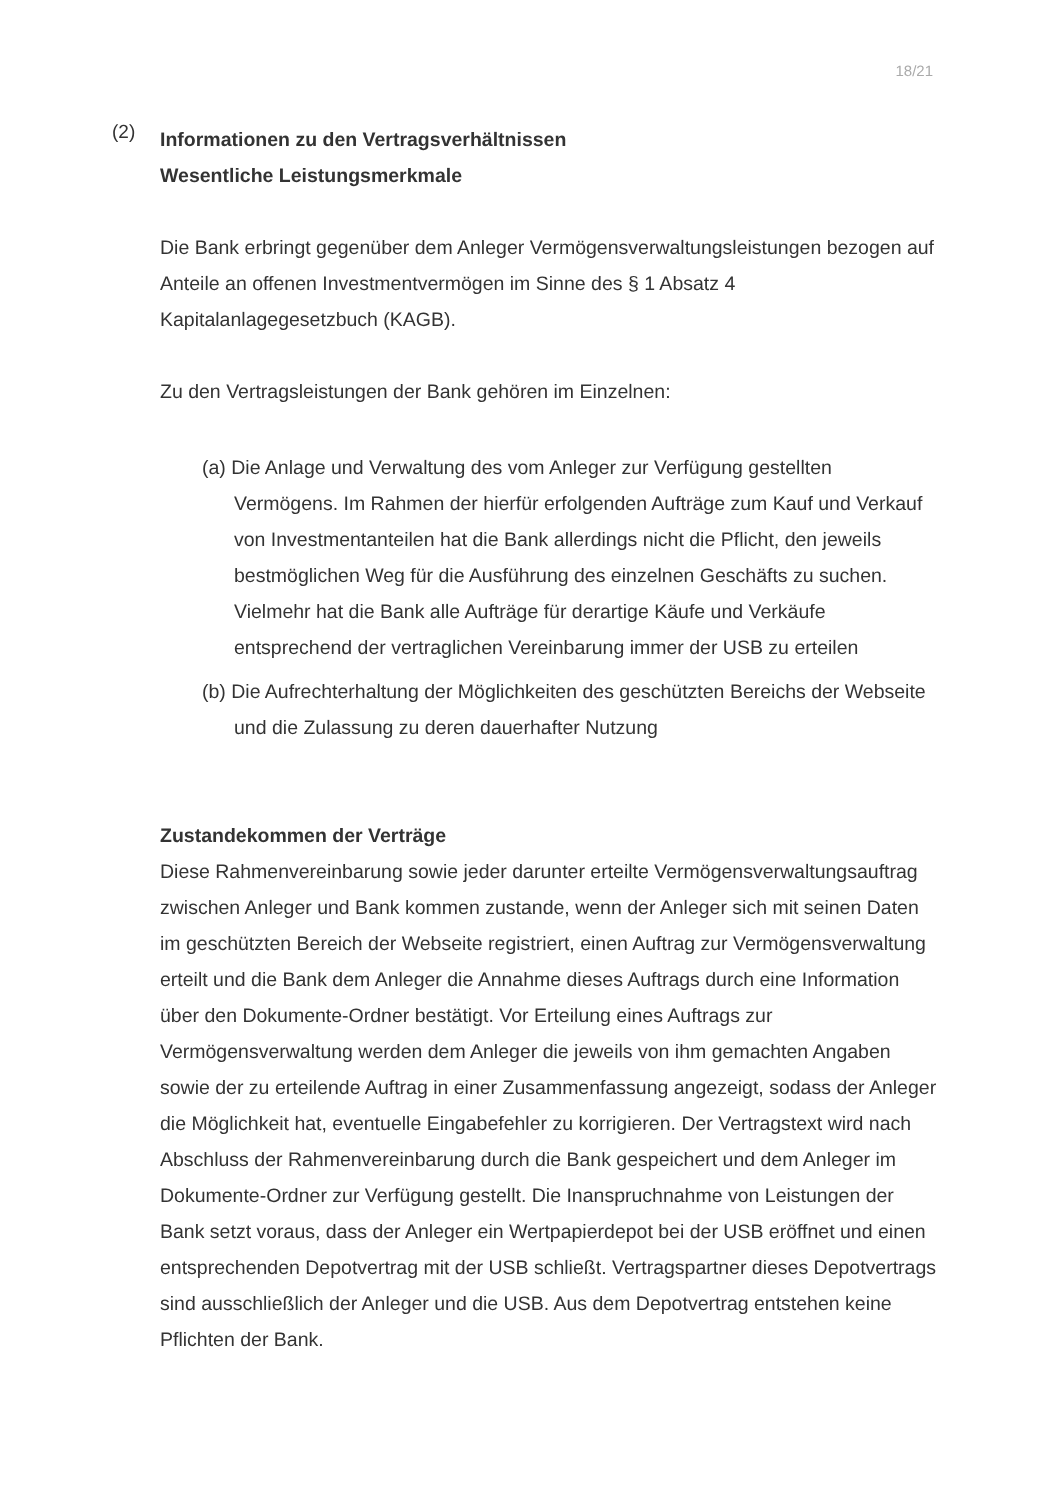18/21
(2)
Informationen zu den Vertragsverhältnissen
Wesentliche Leistungsmerkmale
Die Bank erbringt gegenüber dem Anleger Vermögensverwaltungsleistungen bezogen auf Anteile an offenen Investmentvermögen im Sinne des § 1 Absatz 4 Kapitalanlagegesetzbuch (KAGB).
Zu den Vertragsleistungen der Bank gehören im Einzelnen:
(a) Die Anlage und Verwaltung des vom Anleger zur Verfügung gestellten Vermögens. Im Rahmen der hierfür erfolgenden Aufträge zum Kauf und Verkauf von Investmentanteilen hat die Bank allerdings nicht die Pflicht, den jeweils bestmöglichen Weg für die Ausführung des einzelnen Geschäfts zu suchen. Vielmehr hat die Bank alle Aufträge für derartige Käufe und Verkäufe entsprechend der vertraglichen Vereinbarung immer der USB zu erteilen
(b) Die Aufrechterhaltung der Möglichkeiten des geschützten Bereichs der Webseite und die Zulassung zu deren dauerhafter Nutzung
Zustandekommen der Verträge
Diese Rahmenvereinbarung sowie jeder darunter erteilte Vermögensverwaltungsauftrag zwischen Anleger und Bank kommen zustande, wenn der Anleger sich mit seinen Daten im geschützten Bereich der Webseite registriert, einen Auftrag zur Vermögensverwaltung erteilt und die Bank dem Anleger die Annahme dieses Auftrags durch eine Information über den Dokumente-Ordner bestätigt. Vor Erteilung eines Auftrags zur Vermögensverwaltung werden dem Anleger die jeweils von ihm gemachten Angaben sowie der zu erteilende Auftrag in einer Zusammenfassung angezeigt, sodass der Anleger die Möglichkeit hat, eventuelle Eingabefehler zu korrigieren. Der Vertragstext wird nach Abschluss der Rahmenvereinbarung durch die Bank gespeichert und dem Anleger im Dokumente-Ordner zur Verfügung gestellt. Die Inanspruchnahme von Leistungen der Bank setzt voraus, dass der Anleger ein Wertpapierdepot bei der USB eröffnet und einen entsprechenden Depotvertrag mit der USB schließt. Vertragspartner dieses Depotvertrags sind ausschließlich der Anleger und die USB. Aus dem Depotvertrag entstehen keine Pflichten der Bank.